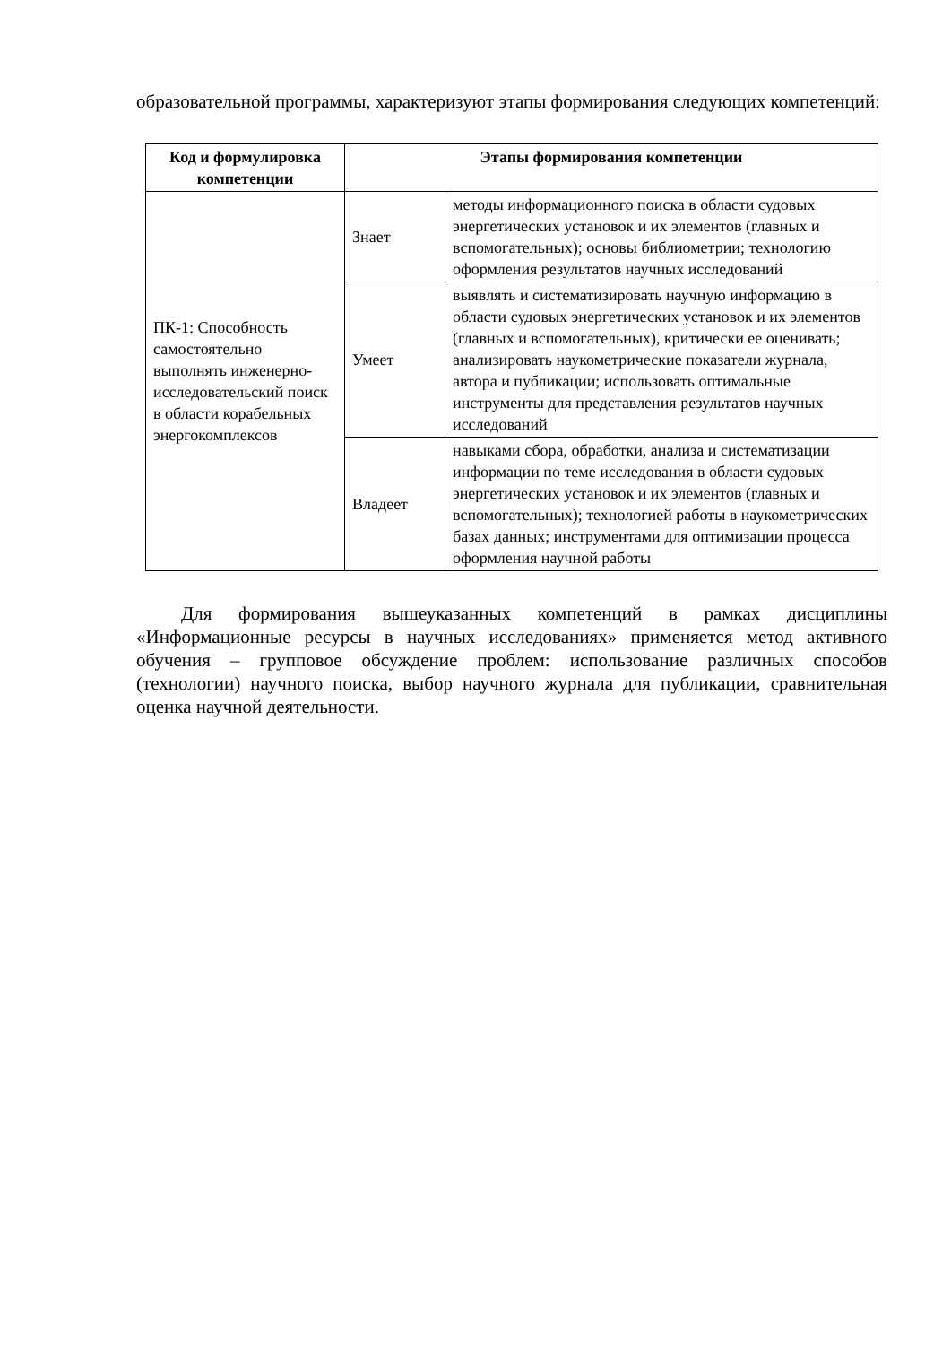образовательной программы, характеризуют этапы формирования следующих компетенций:
| Код и формулировка компетенции | Этапы формирования компетенции | |
| --- | --- | --- |
| ПК-1: Способность самостоятельно выполнять инженерно-исследовательский поиск в области корабельных энергокомплексов | Знает | методы информационного поиска в области судовых энергетических установок и их элементов (главных и вспомогательных); основы библиометрии; технологию оформления результатов научных исследований |
| | Умеет | выявлять и систематизировать научную информацию в области судовых энергетических установок и их элементов (главных и вспомогательных), критически ее оценивать; анализировать наукометрические показатели журнала, автора и публикации; использовать оптимальные инструменты для представления результатов научных исследований |
| | Владеет | навыками сбора, обработки, анализа и систематизации информации по теме исследования в области судовых энергетических установок и их элементов (главных и вспомогательных); технологией работы в наукометрических базах данных; инструментами для оптимизации процесса оформления научной работы |
Для формирования вышеуказанных компетенций в рамках дисциплины «Информационные ресурсы в научных исследованиях» применяется метод активного обучения – групповое обсуждение проблем: использование различных способов (технологии) научного поиска, выбор научного журнала для публикации, сравнительная оценка научной деятельности.